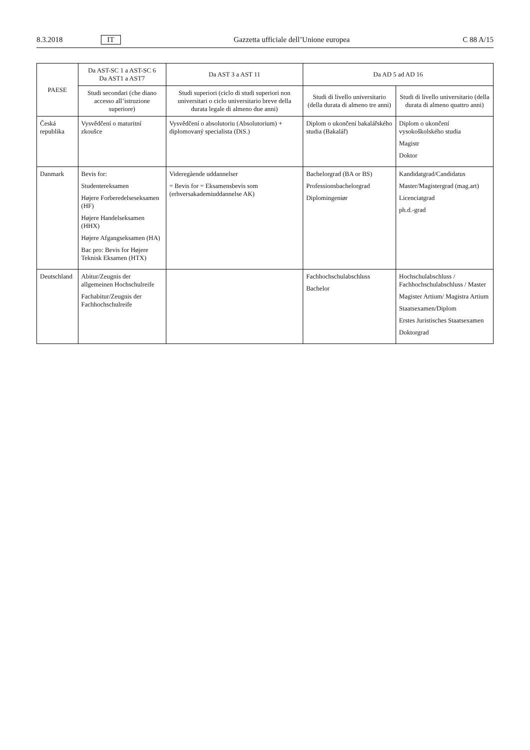8.3.2018 IT Gazzetta ufficiale dell’Unione europea C 88 A/15
| PAESE | Da AST-SC 1 a AST-SC 6 Da AST1 a AST7 | Da AST 3 a AST 11 | Da AD 5 ad AD 16 | |
| --- | --- | --- | --- | --- |
| | Studi secondari (che diano accesso all’istruzione superiore) | Studi superiori (ciclo di studi superiori non universitari o ciclo universitario breve della durata legale di almeno due anni) | Studi di livello universitario (della durata di almeno tre anni) | Studi di livello universitario (della durata di almeno quattro anni) |
| Česká republika | Vysvědčení o maturitní zkoušce | Vysvědčení o absolutoriu (Absolutorium) + diplomovaný specialista (DiS.) | Diplom o ukončení bakalářského studia (Bakalář) | Diplom o ukončení vysokoškolského studia Magistr Doktor |
| Danmark | Bevis for: Studentereksamen Højere Forberedelseseksamen (HF) Højere Handelseksamen (HHX) Højere Afgangseksamen (HA) Bac pro: Bevis for Højere Teknisk Eksamen (HTX) | Videregående uddannelser = Bevis for = Eksamensbevis som (erhversakademiuddannelse AK) | Bachelorgrad (BA or BS) Professionsbachelorgrad Diplomingeniør | Kandidatgrad/Candidatus Master/Magistergrad (mag.art) Licenciatgrad ph.d.-grad |
| Deutschland | Abitur/Zeugnis der allgemeinen Hochschulreife Fachabitur/Zeugnis der Fachhochschulreife | | Fachhochschulabschluss Bachelor | Hochschulabschluss / Fachhochschulabschluss / Master Magister Artium/ Magistra Artium Staatsexamen/Diplom Erstes Juristisches Staatsexamen Doktorgrad |